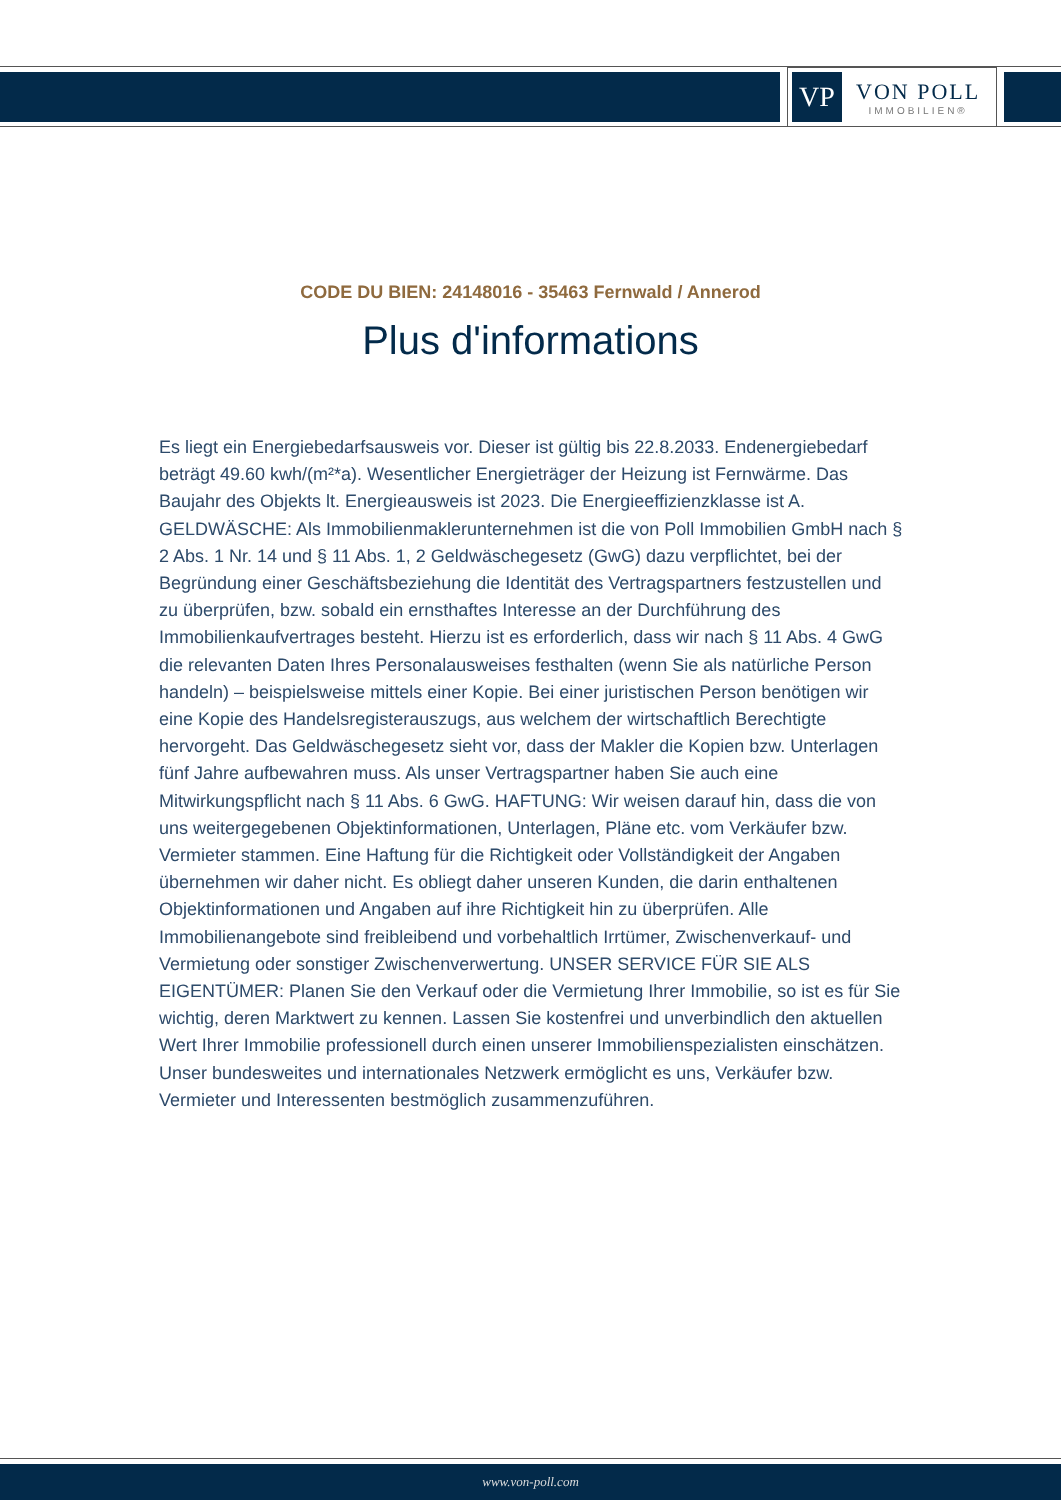VP
VON POLL
IMMOBILIEN®
CODE DU BIEN: 24148016 - 35463 Fernwald / Annerod
Plus d'informations
Es liegt ein Energiebedarfsausweis vor. Dieser ist gültig bis 22.8.2033. Endenergiebedarf beträgt 49.60 kwh/(m²*a). Wesentlicher Energieträger der Heizung ist Fernwärme. Das Baujahr des Objekts lt. Energieausweis ist 2023. Die Energieeffizienzklasse ist A. GELDWÄSCHE: Als Immobilienmaklerunternehmen ist die von Poll Immobilien GmbH nach § 2 Abs. 1 Nr. 14 und § 11 Abs. 1, 2 Geldwäschegesetz (GwG) dazu verpflichtet, bei der Begründung einer Geschäftsbeziehung die Identität des Vertragspartners festzustellen und zu überprüfen, bzw. sobald ein ernsthaftes Interesse an der Durchführung des Immobilienkaufvertrages besteht. Hierzu ist es erforderlich, dass wir nach § 11 Abs. 4 GwG die relevanten Daten Ihres Personalausweises festhalten (wenn Sie als natürliche Person handeln) – beispielsweise mittels einer Kopie. Bei einer juristischen Person benötigen wir eine Kopie des Handelsregisterauszugs, aus welchem der wirtschaftlich Berechtigte hervorgeht. Das Geldwäschegesetz sieht vor, dass der Makler die Kopien bzw. Unterlagen fünf Jahre aufbewahren muss. Als unser Vertragspartner haben Sie auch eine Mitwirkungspflicht nach § 11 Abs. 6 GwG. HAFTUNG: Wir weisen darauf hin, dass die von uns weitergegebenen Objektinformationen, Unterlagen, Pläne etc. vom Verkäufer bzw. Vermieter stammen. Eine Haftung für die Richtigkeit oder Vollständigkeit der Angaben übernehmen wir daher nicht. Es obliegt daher unseren Kunden, die darin enthaltenen Objektinformationen und Angaben auf ihre Richtigkeit hin zu überprüfen. Alle Immobilienangebote sind freibleibend und vorbehaltlich Irrtümer, Zwischenverkauf- und Vermietung oder sonstiger Zwischenverwertung. UNSER SERVICE FÜR SIE ALS EIGENTÜMER: Planen Sie den Verkauf oder die Vermietung Ihrer Immobilie, so ist es für Sie wichtig, deren Marktwert zu kennen. Lassen Sie kostenfrei und unverbindlich den aktuellen Wert Ihrer Immobilie professionell durch einen unserer Immobilienspezialisten einschätzen. Unser bundesweites und internationales Netzwerk ermöglicht es uns, Verkäufer bzw. Vermieter und Interessenten bestmöglich zusammenzuführen.
www.von-poll.com